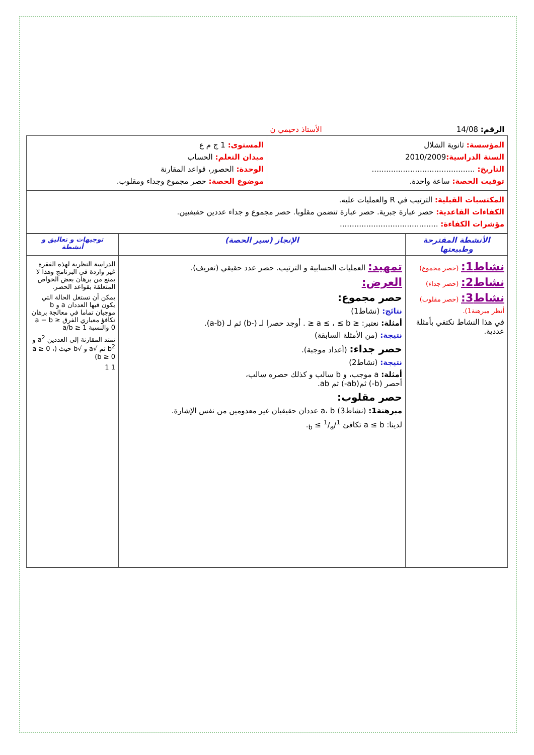| الرقم: 14/08 الأستاذ دحيمي ن | |
| المؤسسة: ثانوية الشلال السنة الدراسية: 2010/2009 التاريخ: ........................................... توقيت الحصة: ساعة واحدة. | المستوى: 1 ج م ع ميدان التعلم: الحساب الوحدة: الحصور، قواعد المقارنة موضوع الحصة: حصر مجموع وجداء ومقلوب. |
| المكتسبات القبلية: الترتيب في R والعمليات عليه. الكفاءات القاعدية: حصر عبارة جبرية. حصر عبارة تتضمن مقلوبا. حصر مجموع و جداء عددين حقيقيين. مؤشرات الكفاءة: ......................................... | |
| الأنشطة المقترحة وطبيعتها | الإنجاز (سير الحصة) | توجيهات و تعاليق و أنشطة |
| --- | --- | --- |
| نشاط1: (حصر مجموع) نشاط2: (حصر جداء) نشاط3: (حصر مقلوب) أنظر مبرهنة1). في هذا النشاط نكتفي بأمثلة عددية. | تمهيد: العمليات الحسابية و الترتيب. حصر عدد حقيقي (تعريف). العرض: حصر مجموع: نتائج: (نشاط1) أمثلة: نعتبر: ≤ a ≤ ، ≤ b ≤ . أوجد حصرا لـ (-b) ثم لـ (a-b). نتيجة: (من الأمثلة السابقة) حصر جداء: (أعداد موجبة). نتيجة: (نشاط2) أمثلة: a موجب، و b سالب و كذلك حصره سالب، أحصر (b-) ثم(ab-) ثم ab. حصر مقلوب: مبرهنة1: (نشاط3) a، b عددان حقيقيان غير معدومين من نفس الإشارة. لدينا: a ≤ b تكافئ 1/b ≤ 1/a. | الدراسة النظرية لهذه الفقرة غير واردة في البرنامج وهذا لا يمنع من برهان بعض الخواص المتعلقة بقواعد الحصر. يمكن أن تستغل الحالة التي يكون فيها العددان a و b موجبان تماما في معالجة برهان تكافؤ معياري الفرق a − b ≥ 0 والنسبة a/b ≥ 1 تمتد المقارنة إلى العددين a<sup>2</sup> و b<sup>2</sup> ثم √a و √b حيث (a ≥ 0 ، b ≥ 0) 1 1 |